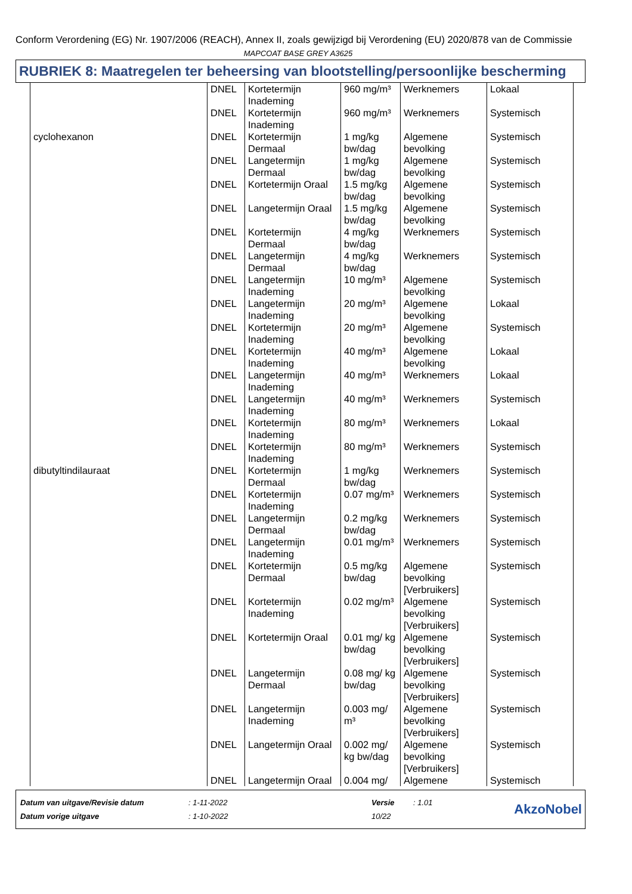Conform Verordening (EG) Nr. 1907/2006 (REACH), Annex II, zoals gewijzigd bij Verordening (EU) 2020/878 van de Commissie
MAPCOAT BASE GREY A3625
RUBRIEK 8: Maatregelen ter beheersing van blootstelling/persoonlijke bescherming
| | DNEL | Kortetermijn Inademing | 960 mg/m³ | Werknemers | Lokaal |
| | DNEL | Kortetermijn Inademing | 960 mg/m³ | Werknemers | Systemisch |
| cyclohexanon | DNEL | Kortetermijn Dermaal | 1 mg/kg bw/dag | Algemene bevolking | Systemisch |
| | DNEL | Langetermijn Dermaal | 1 mg/kg bw/dag | Algemene bevolking | Systemisch |
| | DNEL | Kortetermijn Oraal | 1.5 mg/kg bw/dag | Algemene bevolking | Systemisch |
| | DNEL | Langetermijn Oraal | 1.5 mg/kg bw/dag | Algemene bevolking | Systemisch |
| | DNEL | Kortetermijn Dermaal | 4 mg/kg bw/dag | Werknemers | Systemisch |
| | DNEL | Langetermijn Dermaal | 4 mg/kg bw/dag | Werknemers | Systemisch |
| | DNEL | Langetermijn Inademing | 10 mg/m³ | Algemene bevolking | Systemisch |
| | DNEL | Langetermijn Inademing | 20 mg/m³ | Algemene bevolking | Lokaal |
| | DNEL | Kortetermijn Inademing | 20 mg/m³ | Algemene bevolking | Systemisch |
| | DNEL | Kortetermijn Inademing | 40 mg/m³ | Algemene bevolking | Lokaal |
| | DNEL | Langetermijn Inademing | 40 mg/m³ | Werknemers | Lokaal |
| | DNEL | Langetermijn Inademing | 40 mg/m³ | Werknemers | Systemisch |
| | DNEL | Kortetermijn Inademing | 80 mg/m³ | Werknemers | Lokaal |
| | DNEL | Kortetermijn Inademing | 80 mg/m³ | Werknemers | Systemisch |
| dibutyltindilauraat | DNEL | Kortetermijn Dermaal | 1 mg/kg bw/dag | Werknemers | Systemisch |
| | DNEL | Kortetermijn Inademing | 0.07 mg/m³ | Werknemers | Systemisch |
| | DNEL | Langetermijn Dermaal | 0.2 mg/kg bw/dag | Werknemers | Systemisch |
| | DNEL | Langetermijn Inademing | 0.01 mg/m³ | Werknemers | Systemisch |
| | DNEL | Kortetermijn Dermaal | 0.5 mg/kg bw/dag | Algemene bevolking [Verbruikers] | Systemisch |
| | DNEL | Kortetermijn Inademing | 0.02 mg/m³ | Algemene bevolking [Verbruikers] | Systemisch |
| | DNEL | Kortetermijn Oraal | 0.01 mg/ kg bw/dag | Algemene bevolking [Verbruikers] | Systemisch |
| | DNEL | Langetermijn Dermaal | 0.08 mg/ kg bw/dag | Algemene bevolking [Verbruikers] | Systemisch |
| | DNEL | Langetermijn Inademing | 0.003 mg/ m³ | Algemene bevolking [Verbruikers] | Systemisch |
| | DNEL | Langetermijn Oraal | 0.002 mg/ kg bw/dag | Algemene bevolking [Verbruikers] | Systemisch |
| | DNEL | Langetermijn Oraal | 0.004 mg/ | Algemene | Systemisch |
| Datum van uitgave/Revisie datum | : 1-11-2022 | Versie | : 1.01 |
| Datum vorige uitgave | : 1-10-2022 | 10/22 | |
AkzoNobel